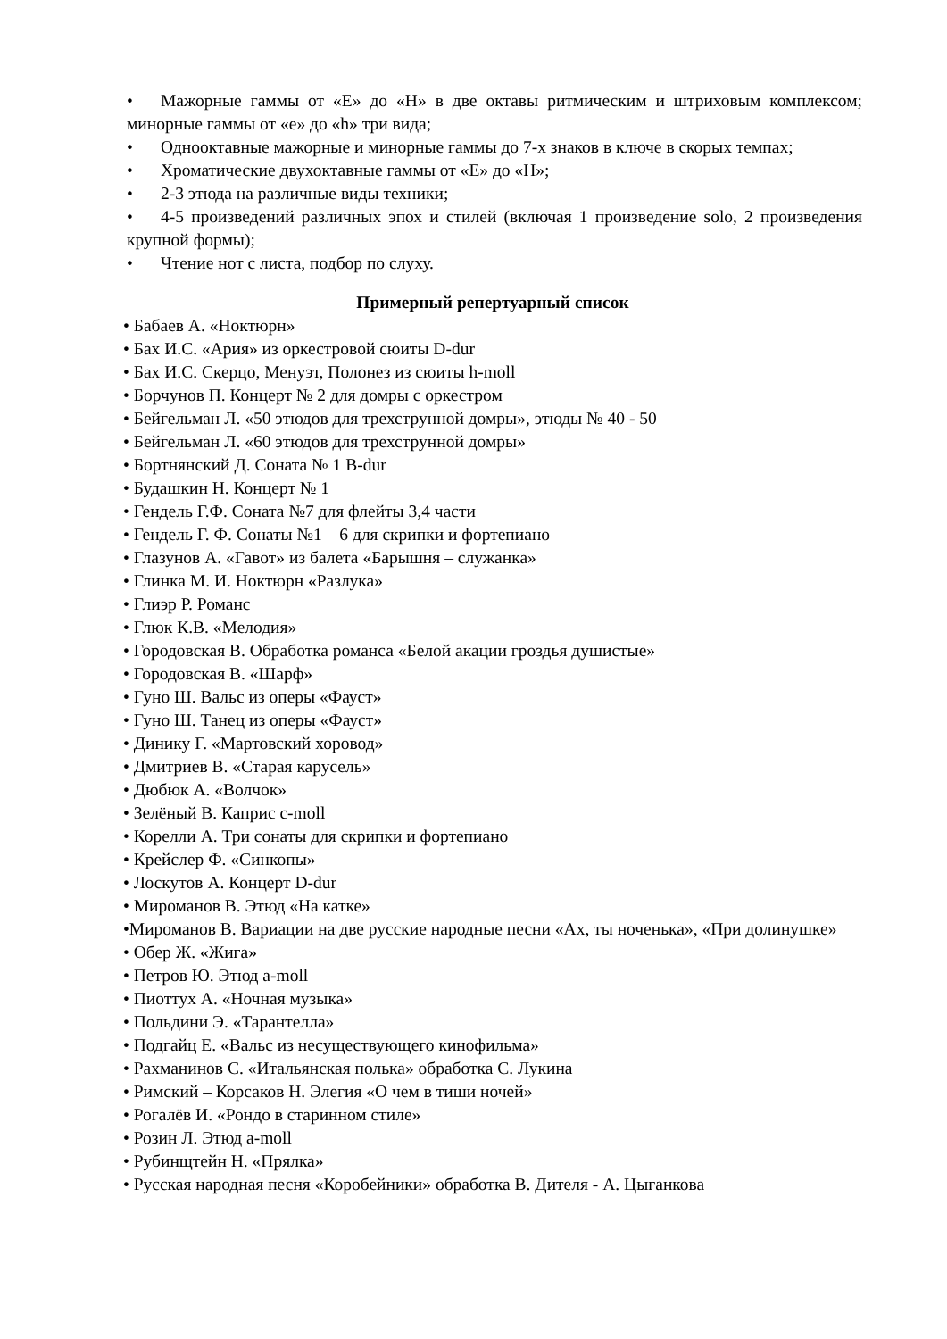• Мажорные гаммы от «Е» до «Н» в две октавы ритмическим и штриховым комплексом; минорные гаммы от «е» до «h» три вида;
• Однооктавные мажорные и минорные гаммы до 7-х знаков в ключе в скорых темпах;
• Хроматические двухоктавные гаммы от «Е» до «Н»;
• 2-3 этюда на различные виды техники;
• 4-5 произведений различных эпох и стилей (включая 1 произведение solo, 2 произведения крупной формы);
• Чтение нот с листа, подбор по слуху.
Примерный репертуарный список
• Бабаев А. «Ноктюрн»
• Бах И.С. «Ария» из оркестровой сюиты D-dur
• Бах И.С. Скерцо, Менуэт, Полонез из сюиты h-moll
• Борчунов П. Концерт № 2 для домры с оркестром
• Бейгельман Л. «50 этюдов для трехструнной домры», этюды № 40 - 50
• Бейгельман Л. «60 этюдов для трехструнной домры»
• Бортнянский Д. Соната № 1 B-dur
• Будашкин Н. Концерт № 1
• Гендель Г.Ф. Соната №7 для флейты 3,4 части
• Гендель Г. Ф. Сонаты №1 – 6 для скрипки и фортепиано
• Глазунов А. «Гавот» из балета «Барышня – служанка»
• Глинка М. И. Ноктюрн «Разлука»
• Глиэр Р. Романс
• Глюк К.В. «Мелодия»
• Городовская В. Обработка романса «Белой акации гроздья душистые»
• Городовская В. «Шарф»
• Гуно Ш. Вальс из оперы «Фауст»
• Гуно Ш. Танец из оперы «Фауст»
• Динику Г. «Мартовский хоровод»
• Дмитриев В. «Старая карусель»
• Дюбюк А. «Волчок»
• Зелёный В. Каприс c-moll
• Корелли А. Три сонаты для скрипки и фортепиано
• Крейслер Ф. «Синкопы»
• Лоскутов А. Концерт D-dur
• Мироманов В. Этюд «На катке»
•Мироманов В. Вариации на две русские народные песни «Ах, ты ноченька», «При долинушке»
• Обер Ж. «Жига»
• Петров Ю. Этюд a-moll
• Пиоттух А. «Ночная музыка»
• Польдини Э. «Тарантелла»
• Подгайц Е. «Вальс из несуществующего кинофильма»
• Рахманинов С. «Итальянская полька» обработка С. Лукина
• Римский – Корсаков Н. Элегия «О чем в тиши ночей»
• Рогалёв И. «Рондо в старинном стиле»
• Розин Л. Этюд a-moll
• Рубинщтейн Н. «Прялка»
• Русская народная песня «Коробейники» обработка В. Дителя - А. Цыганкова